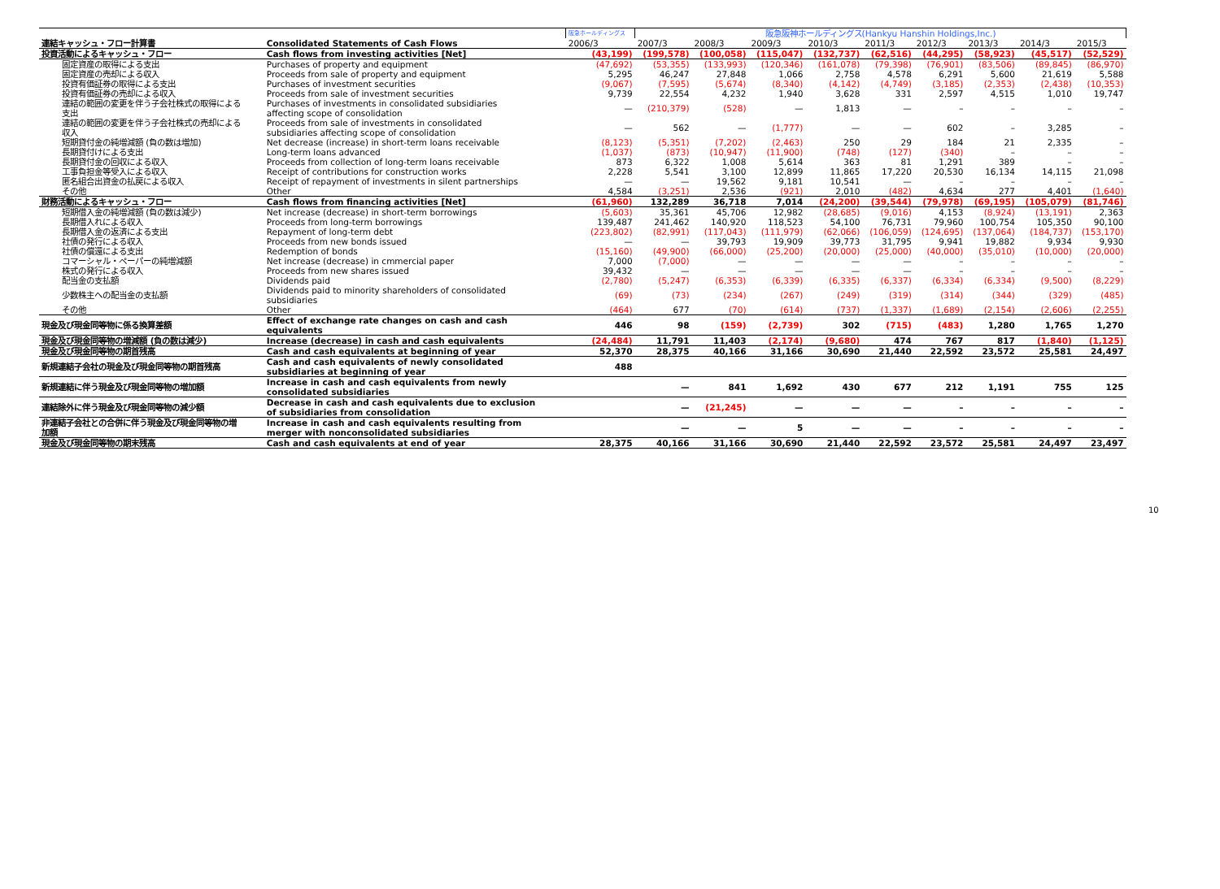| | | 阪急ホールディングス | 阪急阪神ホールディングス(Hankyu Hanshin Holdings,Inc.) | | | | | | | | |
| 連結キャッシュ・フロー計算書 | Consolidated Statements of Cash Flows | 2006/3 | 2007/3 | 2008/3 | 2009/3 | 2010/3 | 2011/3 | 2012/3 | 2013/3 | 2014/3 | 2015/3 |
| 投資活動によるキャッシュ・フロー | Cash flows from investing activities [Net] | (43,199) | (199,578) | (100,058) | (115,047) | (132,737) | (62,516) | (44,295) | (58,923) | (45,517) | (52,529) |
| 固定資産の取得による支出 | Purchases of property and equipment | (47,692) | (53,355) | (133,993) | (120,346) | (161,078) | (79,398) | (76,901) | (83,506) | (89,845) | (86,970) |
| 固定資産の売却による収入 | Proceeds from sale of property and equipment | 5,295 | 46,247 | 27,848 | 1,066 | 2,758 | 4,578 | 6,291 | 5,600 | 21,619 | 5,588 |
| 投資有価証券の取得による支出 | Purchases of investment securities | (9,067) | (7,595) | (5,674) | (8,340) | (4,142) | (4,749) | (3,185) | (2,353) | (2,438) | (10,353) |
| 投資有価証券の売却による収入 | Proceeds from sale of investment securities | 9,739 | 22,554 | 4,232 | 1,940 | 3,628 | 331 | 2,597 | 4,515 | 1,010 | 19,747 |
| 連結の範囲の変更を伴う子会社株式の取得による 支出 | Purchases of investments in consolidated subsidiaries affecting scope of consolidation | — | (210,379) | (528) | — | 1,813 | — | – | – | – | – |
| 連結の範囲の変更を伴う子会社株式の売却による 収入 | Proceeds from sale of investments in consolidated subsidiaries affecting scope of consolidation | — | 562 | — | (1,777) | — | — | 602 | – | 3,285 | – |
| 短期貸付金の純増減額 (負の数は増加) | Net decrease (increase) in short-term loans receivable | (8,123) | (5,351) | (7,202) | (2,463) | 250 | 29 | 184 | 21 | 2,335 | – |
| 長期貸付けによる支出 | Long-term loans advanced | (1,037) | (873) | (10,947) | (11,900) | (748) | (127) | (340) | – | – | – |
| 長期貸付金の回収による収入 | Proceeds from collection of long-term loans receivable | 873 | 6,322 | 1,008 | 5,614 | 363 | 81 | 1,291 | 389 | – | – |
| 工事負担金等受入による収入 | Receipt of contributions for construction works | 2,228 | 5,541 | 3,100 | 12,899 | 11,865 | 17,220 | 20,530 | 16,134 | 14,115 | 21,098 |
| 匿名組合出資金の払戻による収入 | Receipt of repayment of investments in silent partnerships | — | — | 19,562 | 9,181 | 10,541 | — | – | – | – | – |
| その他 | Other | 4,584 | (3,251) | 2,536 | (921) | 2,010 | (482) | 4,634 | 277 | 4,401 | (1,640) |
| 財務活動によるキャッシュ・フロー | Cash flows from financing activities [Net] | (61,960) | 132,289 | 36,718 | 7,014 | (24,200) | (39,544) | (79,978) | (69,195) | (105,079) | (81,746) |
| 短期借入金の純増減額 (負の数は減少) | Net increase (decrease) in short-term borrowings | (5,603) | 35,361 | 45,706 | 12,982 | (28,685) | (9,016) | 4,153 | (8,924) | (13,191) | 2,363 |
| 長期借入れによる収入 | Proceeds from long-term borrowings | 139,487 | 241,462 | 140,920 | 118,523 | 54,100 | 76,731 | 79,960 | 100,754 | 105,350 | 90,100 |
| 長期借入金の返済による支出 | Repayment of long-term debt | (223,802) | (82,991) | (117,043) | (111,979) | (62,066) | (106,059) | (124,695) | (137,064) | (184,737) | (153,170) |
| 社債の発行による収入 | Proceeds from new bonds issued | — | — | 39,793 | 19,909 | 39,773 | 31,795 | 9,941 | 19,882 | 9,934 | 9,930 |
| 社債の償還による支出 | Redemption of bonds | (15,160) | (49,900) | (66,000) | (25,200) | (20,000) | (25,000) | (40,000) | (35,010) | (10,000) | (20,000) |
| コマーシャル・ペーパーの純増減額 | Net increase (decrease) in cmmercial paper | 7,000 | (7,000) | — | — | — | — | – | – | – | – |
| 株式の発行による収入 | Proceeds from new shares issued | 39,432 | — | — | — | — | — | – | – | – | – |
| 配当金の支払額 | Dividends paid | (2,780) | (5,247) | (6,353) | (6,339) | (6,335) | (6,337) | (6,334) | (6,334) | (9,500) | (8,229) |
| 少数株主への配当金の支払額 | Dividends paid to minority shareholders of consolidated subsidiaries | (69) | (73) | (234) | (267) | (249) | (319) | (314) | (344) | (329) | (485) |
| その他 | Other | (464) | 677 | (70) | (614) | (737) | (1,337) | (1,689) | (2,154) | (2,606) | (2,255) |
| 現金及び現金同等物に係る換算差額 | Effect of exchange rate changes on cash and cash equivalents | 446 | 98 | (159) | (2,739) | 302 | (715) | (483) | 1,280 | 1,765 | 1,270 |
| 現金及び現金同等物の増減額 (負の数は減少) | Increase (decrease) in cash and cash equivalents | (24,484) | 11,791 | 11,403 | (2,174) | (9,680) | 474 | 767 | 817 | (1,840) | (1,125) |
| 現金及び現金同等物の期首残高 | Cash and cash equivalents at beginning of year | 52,370 | 28,375 | 40,166 | 31,166 | 30,690 | 21,440 | 22,592 | 23,572 | 25,581 | 24,497 |
| 新規連結子会社の現金及び現金同等物の期首残高 | Cash and cash equivalents of newly consolidated subsidiaries at beginning of year | 488 | | | | | | | | | |
| 新規連結に伴う現金及び現金同等物の増加額 | Increase in cash and cash equivalents from newly consolidated subsidiaries | | — | 841 | 1,692 | 430 | 677 | 212 | 1,191 | 755 | 125 |
| 連結除外に伴う現金及び現金同等物の減少額 | Decrease in cash and cash equivalents due to exclusion of subsidiaries from consolidation | | — | (21,245) | — | — | — | – | – | – | – |
| 非連結子会社との合併に伴う現金及び現金同等物の増 加額 | Increase in cash and cash equivalents resulting from merger with nonconsolidated subsidiaries | | — | — | 5 | — | — | – | – | – | – |
| 現金及び現金同等物の期末残高 | Cash and cash equivalents at end of year | 28,375 | 40,166 | 31,166 | 30,690 | 21,440 | 22,592 | 23,572 | 25,581 | 24,497 | 23,497 |
10